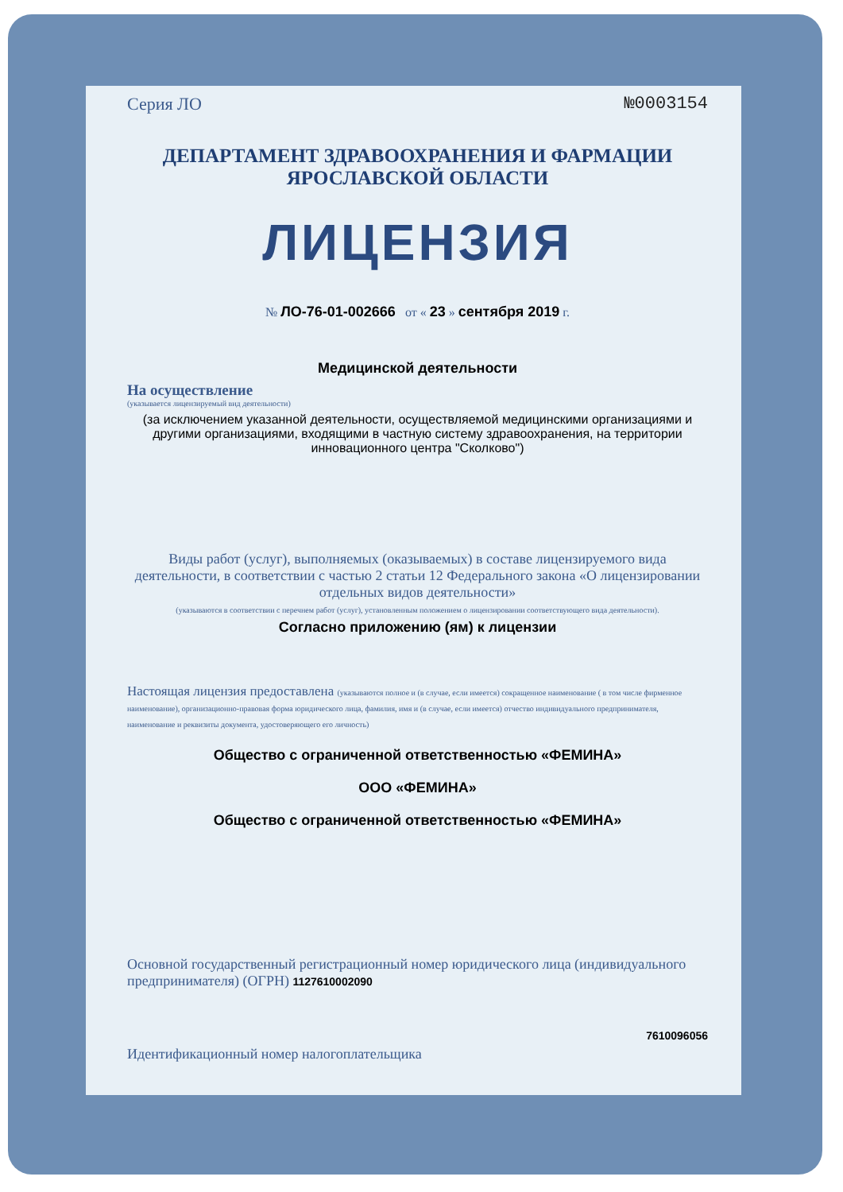Серия ЛО №0003154
ДЕПАРТАМЕНТ ЗДРАВООХРАНЕНИЯ И ФАРМАЦИИ
ЯРОСЛАВСКОЙ ОБЛАСТИ
ЛИЦЕНЗИЯ
№ ЛО-76-01-002666 от « 23 » сентября 2019 г.
Медицинской деятельности
На осуществление
(указывается лицензируемый вид деятельности)
(за исключением указанной деятельности, осуществляемой медицинскими организациями и другими организациями, входящими в частную систему здравоохранения, на территории инновационного центра "Сколково")
Виды работ (услуг), выполняемых (оказываемых) в составе лицензируемого вида деятельности, в соответствии с частью 2 статьи 12 Федерального закона «О лицензировании отдельных видов деятельности»
(указываются в соответствии с перечнем работ (услуг), установленным положением о лицензировании соответствующего вида деятельности).
Согласно приложению (ям) к лицензии
Настоящая лицензия предоставлена (указываются полное и (в случае, если имеется) сокращенное наименование ( в том числе фирменное наименование), организационно-правовая форма юридического лица, фамилия, имя и (в случае, если имеется) отчество индивидуального предпринимателя, наименование и реквизиты документа, удостоверяющего его личность)
Общество с ограниченной ответственностью «ФЕМИНА»
ООО «ФЕМИНА»
Общество с ограниченной ответственностью «ФЕМИНА»
Основной государственный регистрационный номер юридического лица (индивидуального предпринимателя) (ОГРН) 1127610002090
7610096056
Идентификационный номер налогоплательщика